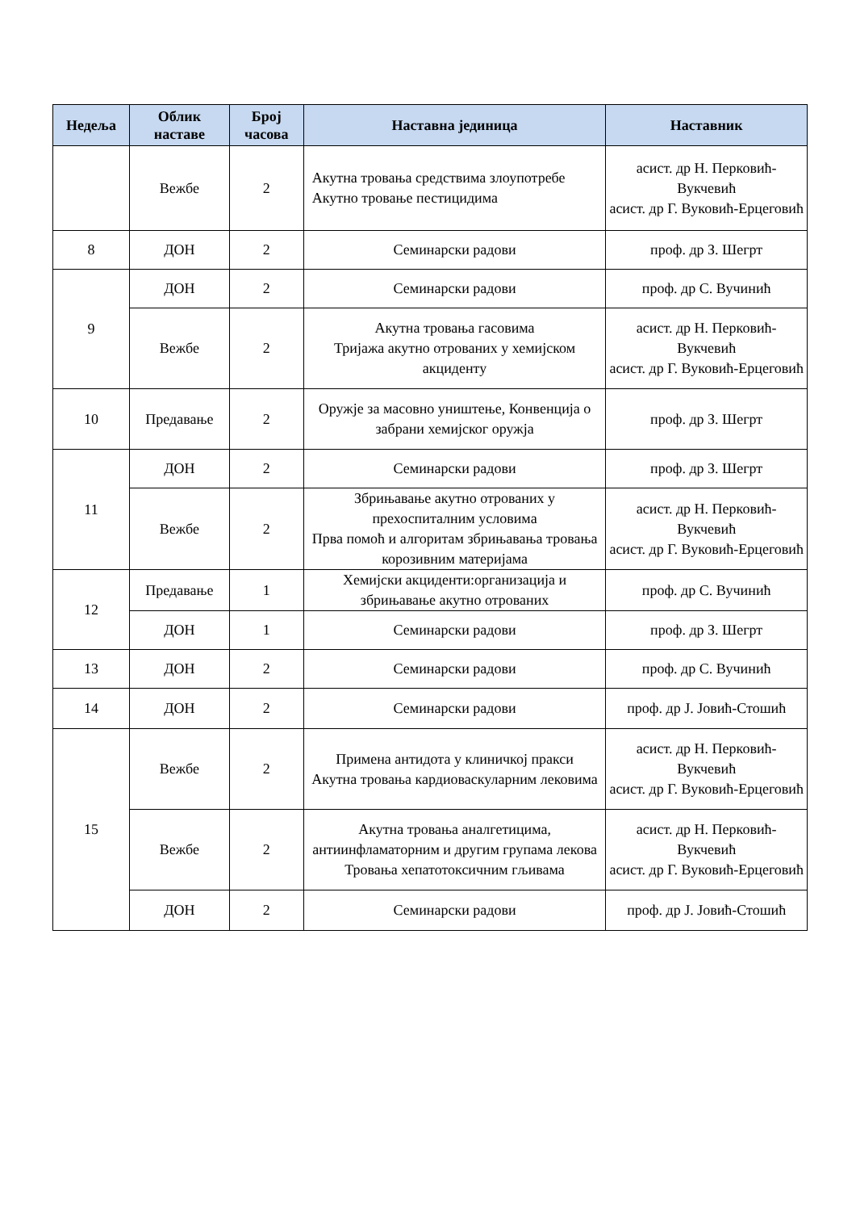| Недеља | Облик наставе | Број часова | Наставна јединица | Наставник |
| --- | --- | --- | --- | --- |
| | Вежбе | 2 | Акутна тровања средствима злоупотребе Акутно тровање пестицидима | асист. др Н. Перковић-Вукчевић асист. др Г. Вуковић-Ерцеговић |
| 8 | ДОН | 2 | Семинарски радови | проф. др З. Шегрт |
| 9 | ДОН | 2 | Семинарски радови | проф. др С. Вучинић |
| | Вежбе | 2 | Акутна тровања гасовима Тријажа акутно отрованих у хемијском акциденту | асист. др Н. Перковић-Вукчевић асист. др Г. Вуковић-Ерцеговић |
| 10 | Предавање | 2 | Оружје за масовно уништење, Конвенција о забрани хемијског оружја | проф. др З. Шегрт |
| 11 | ДОН | 2 | Семинарски радови | проф. др З. Шегрт |
| | Вежбе | 2 | Збрињавање акутно отрованих у прехоспиталним условима Прва помоћ и алгоритам збрињавања тровања корозивним материјама | асист. др Н. Перковић-Вукчевић асист. др Г. Вуковић-Ерцеговић |
| 12 | Предавање | 1 | Хемијски акциденти:организација и збрињавање акутно отрованих | проф. др С. Вучинић |
| | ДОН | 1 | Семинарски радови | проф. др З. Шегрт |
| 13 | ДОН | 2 | Семинарски радови | проф. др С. Вучинић |
| 14 | ДОН | 2 | Семинарски радови | проф. др Ј. Јовић-Стошић |
| 15 | Вежбе | 2 | Примена антидота у клиничкој пракси Акутна тровања кардиоваскуларним лековима | асист. др Н. Перковић-Вукчевић асист. др Г. Вуковић-Ерцеговић |
| | Вежбе | 2 | Акутна тровања аналгетицима, антиинфламаторним и другим групама лекова Тровања хепатотоксичним гљивама | асист. др Н. Перковић-Вукчевић асист. др Г. Вуковић-Ерцеговић |
| | ДОН | 2 | Семинарски радови | проф. др Ј. Јовић-Стошић |